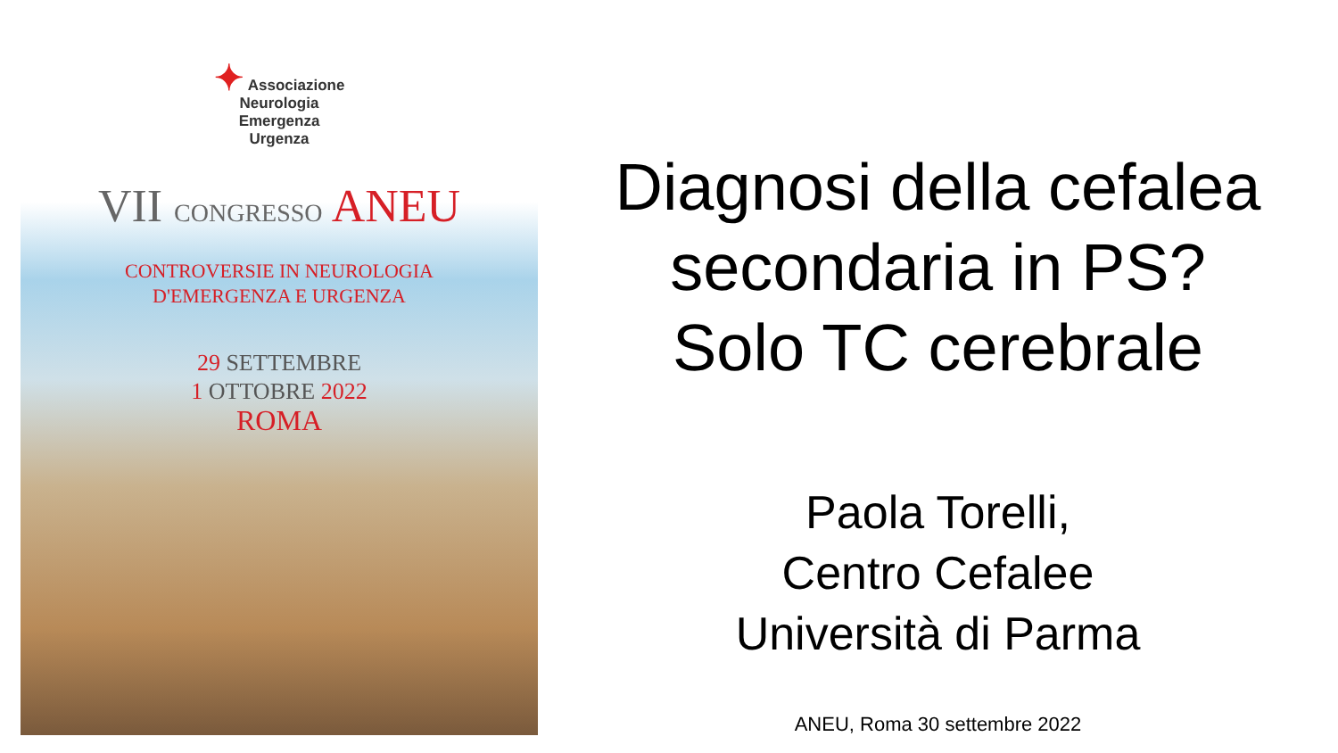✦ Associazione
Neurologia
Emergenza
Urgenza
VII CONGRESSO ANEU
CONTROVERSIE IN NEUROLOGIA
D'EMERGENZA E URGENZA
29 SETTEMBRE
1 OTTOBRE 2022
ROMA
Diagnosi della cefalea
secondaria in PS?
Solo TC cerebrale
Paola Torelli,
Centro Cefalee
Università di Parma
ANEU, Roma 30 settembre 2022